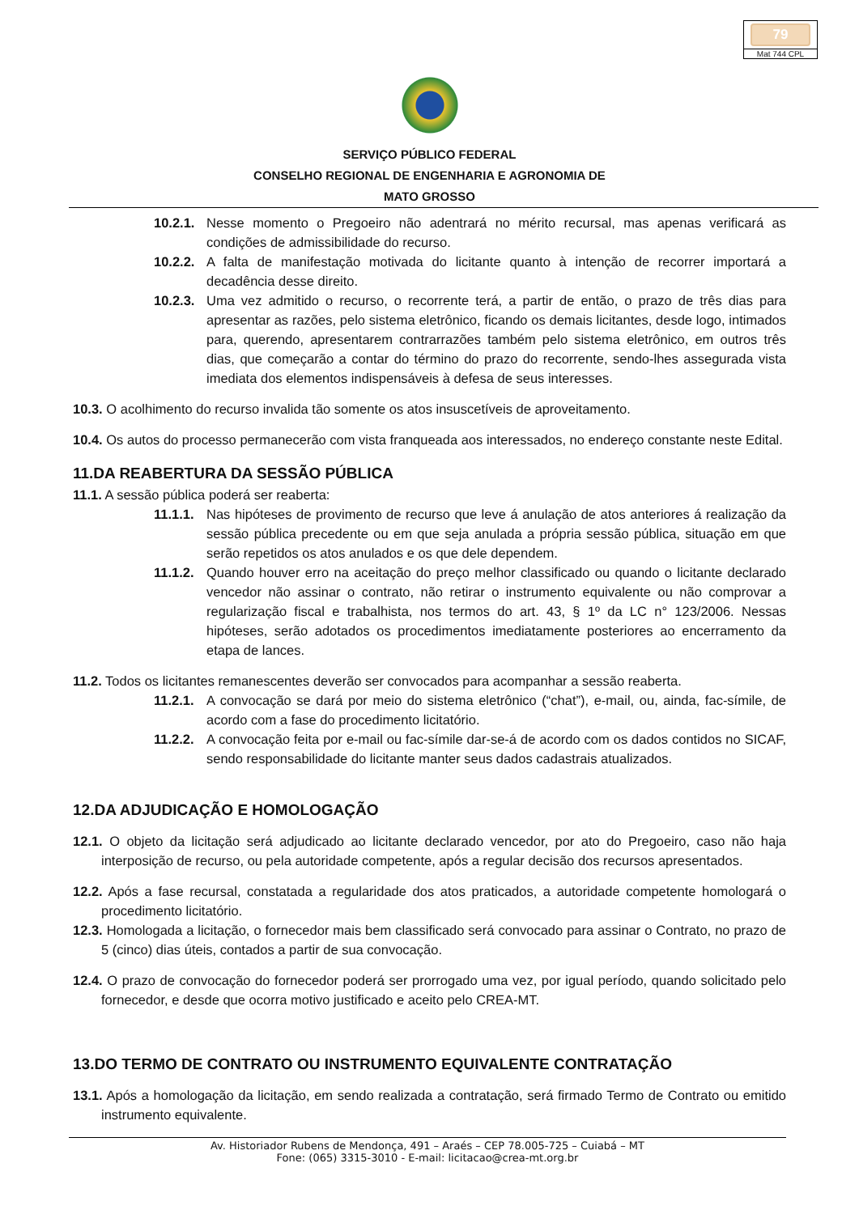79
Mat 744 CPL
SERVIÇO PÚBLICO FEDERAL
CONSELHO REGIONAL DE ENGENHARIA E AGRONOMIA DE
MATO GROSSO
10.2.1.
Nesse momento o Pregoeiro não adentrará no mérito recursal, mas apenas verificará as condições de admissibilidade do recurso.
10.2.2.
A falta de manifestação motivada do licitante quanto à intenção de recorrer importará a decadência desse direito.
10.2.3.
Uma vez admitido o recurso, o recorrente terá, a partir de então, o prazo de três dias para apresentar as razões, pelo sistema eletrônico, ficando os demais licitantes, desde logo, intimados para, querendo, apresentarem contrarrazões também pelo sistema eletrônico, em outros três dias, que começarão a contar do término do prazo do recorrente, sendo-lhes assegurada vista imediata dos elementos indispensáveis à defesa de seus interesses.
10.3. O acolhimento do recurso invalida tão somente os atos insuscetíveis de aproveitamento.
10.4. Os autos do processo permanecerão com vista franqueada aos interessados, no endereço constante neste Edital.
11.DA REABERTURA DA SESSÃO PÚBLICA
11.1. A sessão pública poderá ser reaberta:
11.1.1.
Nas hipóteses de provimento de recurso que leve á anulação de atos anteriores á realização da sessão pública precedente ou em que seja anulada a própria sessão pública, situação em que serão repetidos os atos anulados e os que dele dependem.
11.1.2.
Quando houver erro na aceitação do preço melhor classificado ou quando o licitante declarado vencedor não assinar o contrato, não retirar o instrumento equivalente ou não comprovar a regularização fiscal e trabalhista, nos termos do art. 43, § 1º da LC n° 123/2006. Nessas hipóteses, serão adotados os procedimentos imediatamente posteriores ao encerramento da etapa de lances.
11.2. Todos os licitantes remanescentes deverão ser convocados para acompanhar a sessão reaberta.
11.2.1.
A convocação se dará por meio do sistema eletrônico (“chat”), e-mail, ou, ainda, fac-símile, de acordo com a fase do procedimento licitatório.
11.2.2.
A convocação feita por e-mail ou fac-símile dar-se-á de acordo com os dados contidos no SICAF, sendo responsabilidade do licitante manter seus dados cadastrais atualizados.
12.DA ADJUDICAÇÃO E HOMOLOGAÇÃO
12.1. O objeto da licitação será adjudicado ao licitante declarado vencedor, por ato do Pregoeiro, caso não haja interposição de recurso, ou pela autoridade competente, após a regular decisão dos recursos apresentados.
12.2. Após a fase recursal, constatada a regularidade dos atos praticados, a autoridade competente homologará o procedimento licitatório.
12.3. Homologada a licitação, o fornecedor mais bem classificado será convocado para assinar o Contrato, no prazo de 5 (cinco) dias úteis, contados a partir de sua convocação.
12.4. O prazo de convocação do fornecedor poderá ser prorrogado uma vez, por igual período, quando solicitado pelo fornecedor, e desde que ocorra motivo justificado e aceito pelo CREA-MT.
13.DO TERMO DE CONTRATO OU INSTRUMENTO EQUIVALENTE CONTRATAÇÃO
13.1. Após a homologação da licitação, em sendo realizada a contratação, será firmado Termo de Contrato ou emitido instrumento equivalente.
Av. Historiador Rubens de Mendonça, 491 – Araés – CEP 78.005-725 – Cuiabá – MT
Fone: (065) 3315-3010 - E-mail: licitacao@crea-mt.org.br